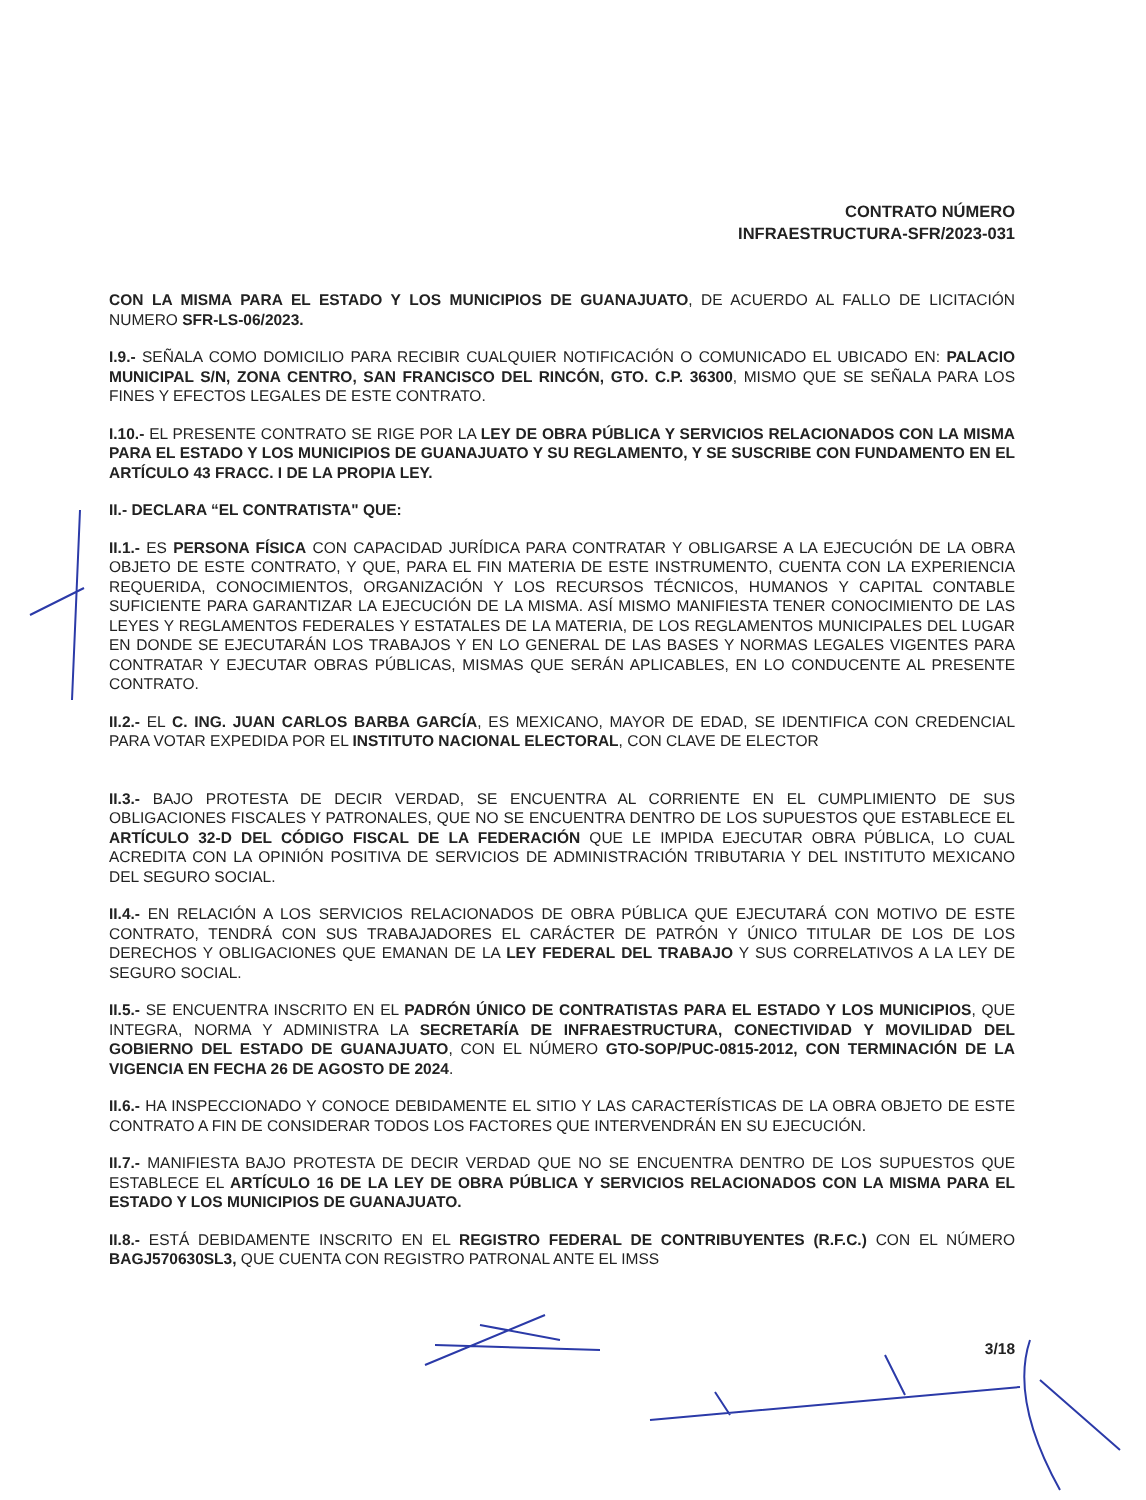CONTRATO NÚMERO
INFRAESTRUCTURA-SFR/2023-031
CON LA MISMA PARA EL ESTADO Y LOS MUNICIPIOS DE GUANAJUATO, DE ACUERDO AL FALLO DE LICITACIÓN NUMERO SFR-LS-06/2023.
I.9.- SEÑALA COMO DOMICILIO PARA RECIBIR CUALQUIER NOTIFICACIÓN O COMUNICADO EL UBICADO EN: PALACIO MUNICIPAL S/N, ZONA CENTRO, SAN FRANCISCO DEL RINCÓN, GTO. C.P. 36300, MISMO QUE SE SEÑALA PARA LOS FINES Y EFECTOS LEGALES DE ESTE CONTRATO.
I.10.- EL PRESENTE CONTRATO SE RIGE POR LA LEY DE OBRA PÚBLICA Y SERVICIOS RELACIONADOS CON LA MISMA PARA EL ESTADO Y LOS MUNICIPIOS DE GUANAJUATO Y SU REGLAMENTO, Y SE SUSCRIBE CON FUNDAMENTO EN EL ARTÍCULO 43 FRACC. I DE LA PROPIA LEY.
II.- DECLARA “EL CONTRATISTA" QUE:
II.1.- ES PERSONA FÍSICA CON CAPACIDAD JURÍDICA PARA CONTRATAR Y OBLIGARSE A LA EJECUCIÓN DE LA OBRA OBJETO DE ESTE CONTRATO, Y QUE, PARA EL FIN MATERIA DE ESTE INSTRUMENTO, CUENTA CON LA EXPERIENCIA REQUERIDA, CONOCIMIENTOS, ORGANIZACIÓN Y LOS RECURSOS TÉCNICOS, HUMANOS Y CAPITAL CONTABLE SUFICIENTE PARA GARANTIZAR LA EJECUCIÓN DE LA MISMA. ASÍ MISMO MANIFIESTA TENER CONOCIMIENTO DE LAS LEYES Y REGLAMENTOS FEDERALES Y ESTATALES DE LA MATERIA, DE LOS REGLAMENTOS MUNICIPALES DEL LUGAR EN DONDE SE EJECUTARÁN LOS TRABAJOS Y EN LO GENERAL DE LAS BASES Y NORMAS LEGALES VIGENTES PARA CONTRATAR Y EJECUTAR OBRAS PÚBLICAS, MISMAS QUE SERÁN APLICABLES, EN LO CONDUCENTE AL PRESENTE CONTRATO.
II.2.- EL C. ING. JUAN CARLOS BARBA GARCÍA, ES MEXICANO, MAYOR DE EDAD, SE IDENTIFICA CON CREDENCIAL PARA VOTAR EXPEDIDA POR EL INSTITUTO NACIONAL ELECTORAL, CON CLAVE DE ELECTOR
II.3.- BAJO PROTESTA DE DECIR VERDAD, SE ENCUENTRA AL CORRIENTE EN EL CUMPLIMIENTO DE SUS OBLIGACIONES FISCALES Y PATRONALES, QUE NO SE ENCUENTRA DENTRO DE LOS SUPUESTOS QUE ESTABLECE EL ARTÍCULO 32-D DEL CÓDIGO FISCAL DE LA FEDERACIÓN QUE LE IMPIDA EJECUTAR OBRA PÚBLICA, LO CUAL ACREDITA CON LA OPINIÓN POSITIVA DE SERVICIOS DE ADMINISTRACIÓN TRIBUTARIA Y DEL INSTITUTO MEXICANO DEL SEGURO SOCIAL.
II.4.- EN RELACIÓN A LOS SERVICIOS RELACIONADOS DE OBRA PÚBLICA QUE EJECUTARÁ CON MOTIVO DE ESTE CONTRATO, TENDRÁ CON SUS TRABAJADORES EL CARÁCTER DE PATRÓN Y ÚNICO TITULAR DE LOS DE LOS DERECHOS Y OBLIGACIONES QUE EMANAN DE LA LEY FEDERAL DEL TRABAJO Y SUS CORRELATIVOS A LA LEY DE SEGURO SOCIAL.
II.5.- SE ENCUENTRA INSCRITO EN EL PADRÓN ÚNICO DE CONTRATISTAS PARA EL ESTADO Y LOS MUNICIPIOS, QUE INTEGRA, NORMA Y ADMINISTRA LA SECRETARÍA DE INFRAESTRUCTURA, CONECTIVIDAD Y MOVILIDAD DEL GOBIERNO DEL ESTADO DE GUANAJUATO, CON EL NÚMERO GTO-SOP/PUC-0815-2012, CON TERMINACIÓN DE LA VIGENCIA EN FECHA 26 DE AGOSTO DE 2024.
II.6.- HA INSPECCIONADO Y CONOCE DEBIDAMENTE EL SITIO Y LAS CARACTERÍSTICAS DE LA OBRA OBJETO DE ESTE CONTRATO A FIN DE CONSIDERAR TODOS LOS FACTORES QUE INTERVENDRÁN EN SU EJECUCIÓN.
II.7.- MANIFIESTA BAJO PROTESTA DE DECIR VERDAD QUE NO SE ENCUENTRA DENTRO DE LOS SUPUESTOS QUE ESTABLECE EL ARTÍCULO 16 DE LA LEY DE OBRA PÚBLICA Y SERVICIOS RELACIONADOS CON LA MISMA PARA EL ESTADO Y LOS MUNICIPIOS DE GUANAJUATO.
II.8.- ESTÁ DEBIDAMENTE INSCRITO EN EL REGISTRO FEDERAL DE CONTRIBUYENTES (R.F.C.) CON EL NÚMERO BAGJ570630SL3, QUE CUENTA CON REGISTRO PATRONAL ANTE EL IMSS
3/18